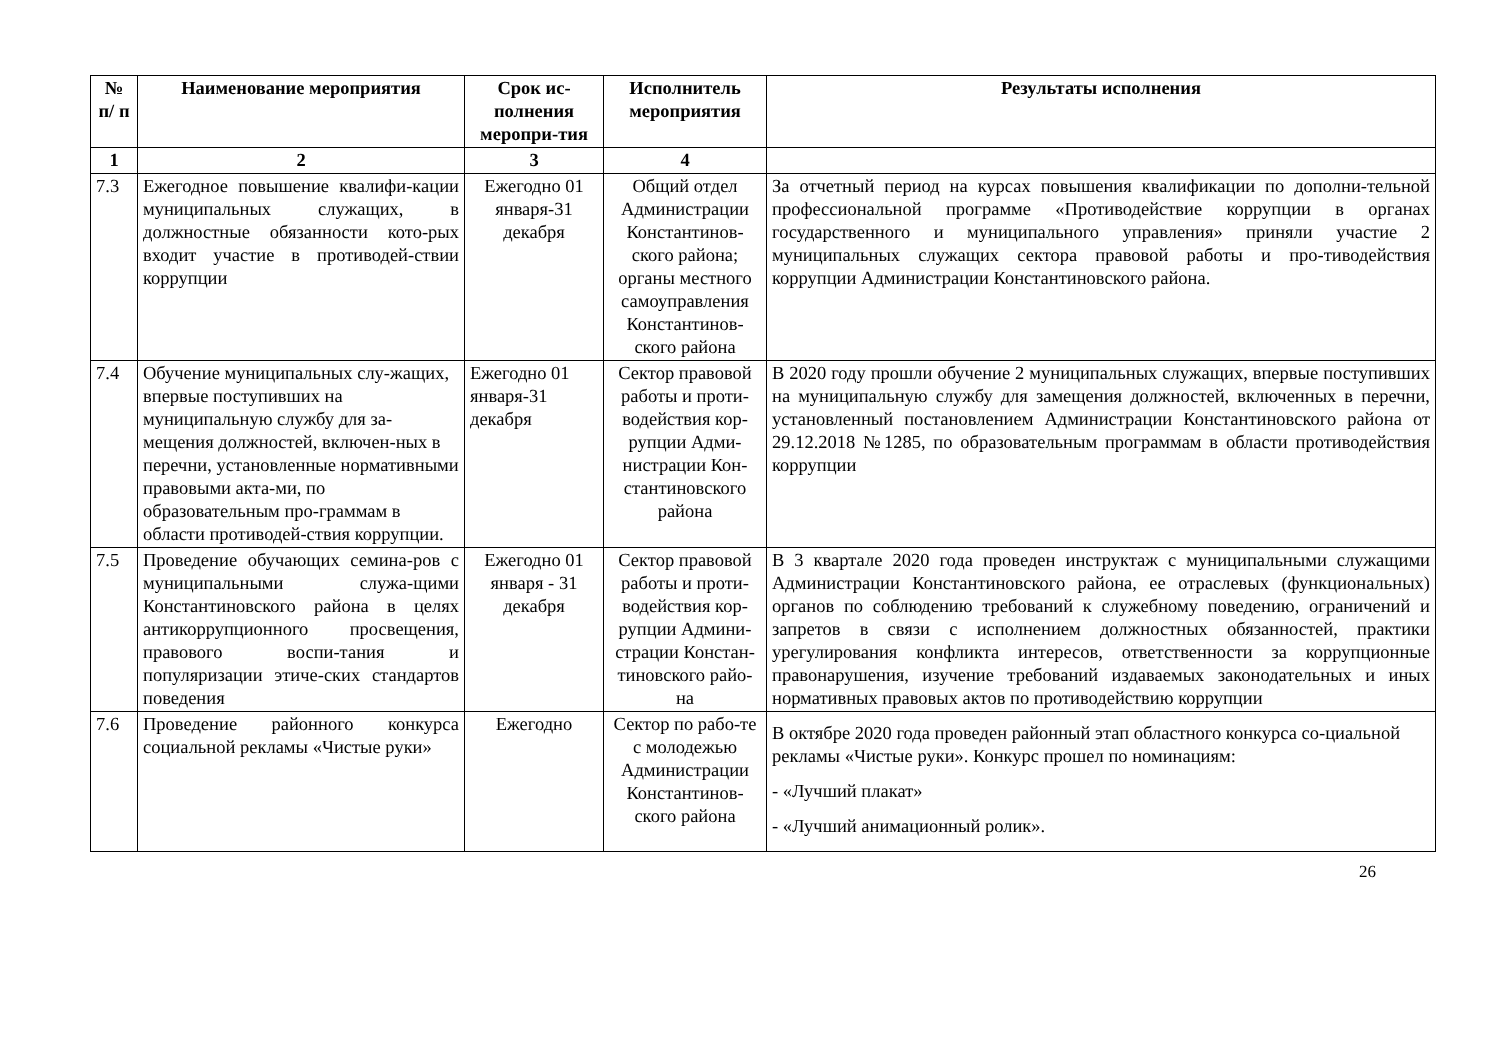| № п/ п | Наименование мероприятия | Срок ис-полнения меропри-тия | Исполнитель мероприятия | Результаты исполнения |
| --- | --- | --- | --- | --- |
| 1 | 2 | 3 | 4 | |
| 7.3 | Ежегодное повышение квалифи-кации муниципальных служащих, в должностные обязанности кото-рых входит участие в противодей-ствии коррупции | Ежегодно 01 января-31 декабря | Общий отдел Администрации Константинов-ского района; органы местного самоуправления Константинов-ского района | За отчетный период на курсах повышения квалификации по дополни-тельной профессиональной программе «Противодействие коррупции в органах государственного и муниципального управления» приняли участие 2 муниципальных служащих сектора правовой работы и про-тиводействия коррупции Администрации Константиновского района. |
| 7.4 | Обучение муниципальных слу-жащих, впервые поступивших на муниципальную службу для за-мещения должностей, включен-ных в перечни, установленные нормативными правовыми акта-ми, по образовательным про-граммам в области противодей-ствия коррупции. | Ежегодно 01 января-31 декабря | Сектор правовой работы и проти-водействия кор-рупции Адми-нистрации Кон-стантиновского района | В 2020 году прошли обучение 2 муниципальных служащих, впервые поступивших на муниципальную службу для замещения должностей, включенных в перечни, установленный постановлением Администрации Константиновского района от 29.12.2018 №1285, по образовательным программам в области противодействия коррупции |
| 7.5 | Проведение обучающих семина-ров с муниципальными служа-щими Константиновского района в целях антикоррупционного просвещения, правового воспи-тания и популяризации этиче-ских стандартов поведения | Ежегодно 01 января - 31 декабря | Сектор правовой работы и проти-водействия кор-рупции Админи-страции Констан-тиновского райо-на | В 3 квартале 2020 года проведен инструктаж с муниципальными служащими Администрации Константиновского района, ее отраслевых (функциональных) органов по соблюдению требований к служебному поведению, ограничений и запретов в связи с исполнением должностных обязанностей, практики урегулирования конфликта интересов, ответственности за коррупционные правонарушения, изучение требований издаваемых законодательных и иных нормативных правовых актов по противодействию коррупции |
| 7.6 | Проведение районного конкурса социальной рекламы «Чистые руки» | Ежегодно | Сектор по рабо-те с молодежью Администрации Константинов-ского района | В октябре 2020 года проведен районный этап областного конкурса со-циальной рекламы «Чистые руки». Конкурс прошел по номинациям: - «Лучший плакат» - «Лучший анимационный ролик». |
26